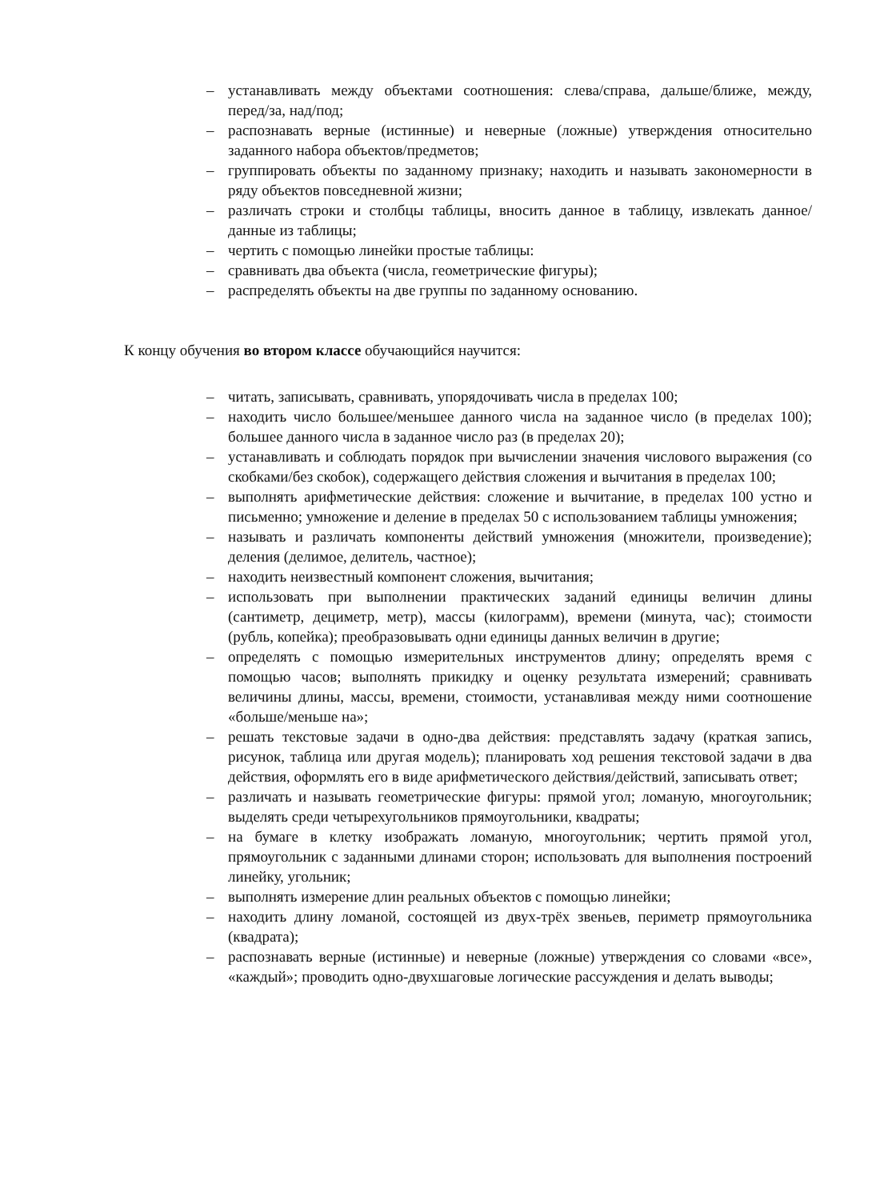– устанавливать между объектами соотношения: слева/справа, дальше/ближе, между, перед/за, над/под;
– распознавать верные (истинные) и неверные (ложные) утверждения относительно заданного набора объектов/предметов;
– группировать объекты по заданному признаку; находить и называть закономерности в ряду объектов повседневной жизни;
– различать строки и столбцы таблицы, вносить данное в таблицу, извлекать данное/данные из таблицы;
– чертить с помощью линейки простые таблицы:
– сравнивать два объекта (числа, геометрические фигуры);
– распределять объекты на две группы по заданному основанию.
К концу обучения во втором классе обучающийся научится:
– читать, записывать, сравнивать, упорядочивать числа в пределах 100;
– находить число большее/меньшее данного числа на заданное число (в пределах 100); большее данного числа в заданное число раз (в пределах 20);
– устанавливать и соблюдать порядок при вычислении значения числового выражения (со скобками/без скобок), содержащего действия сложения и вычитания в пределах 100;
– выполнять арифметические действия: сложение и вычитание, в пределах 100 устно и письменно; умножение и деление в пределах 50 с использованием таблицы умножения;
– называть и различать компоненты действий умножения (множители, произведение); деления (делимое, делитель, частное);
– находить неизвестный компонент сложения, вычитания;
– использовать при выполнении практических заданий единицы величин длины (сантиметр, дециметр, метр), массы (килограмм), времени (минута, час); стоимости (рубль, копейка); преобразовывать одни единицы данных величин в другие;
– определять с помощью измерительных инструментов длину; определять время с помощью часов; выполнять прикидку и оценку результата измерений; сравнивать величины длины, массы, времени, стоимости, устанавливая между ними соотношение «больше/меньше на»;
– решать текстовые задачи в одно-два действия: представлять задачу (краткая запись, рисунок, таблица или другая модель); планировать ход решения текстовой задачи в два действия, оформлять его в виде арифметического действия/действий, записывать ответ;
– различать и называть геометрические фигуры: прямой угол; ломаную, многоугольник; выделять среди четырехугольников прямоугольники, квадраты;
– на бумаге в клетку изображать ломаную, многоугольник; чертить прямой угол, прямоугольник с заданными длинами сторон; использовать для выполнения построений линейку, угольник;
– выполнять измерение длин реальных объектов с помощью линейки;
– находить длину ломаной, состоящей из двух-трёх звеньев, периметр прямоугольника (квадрата);
– распознавать верные (истинные) и неверные (ложные) утверждения со словами «все», «каждый»; проводить одно-двухшаговые логические рассуждения и делать выводы;